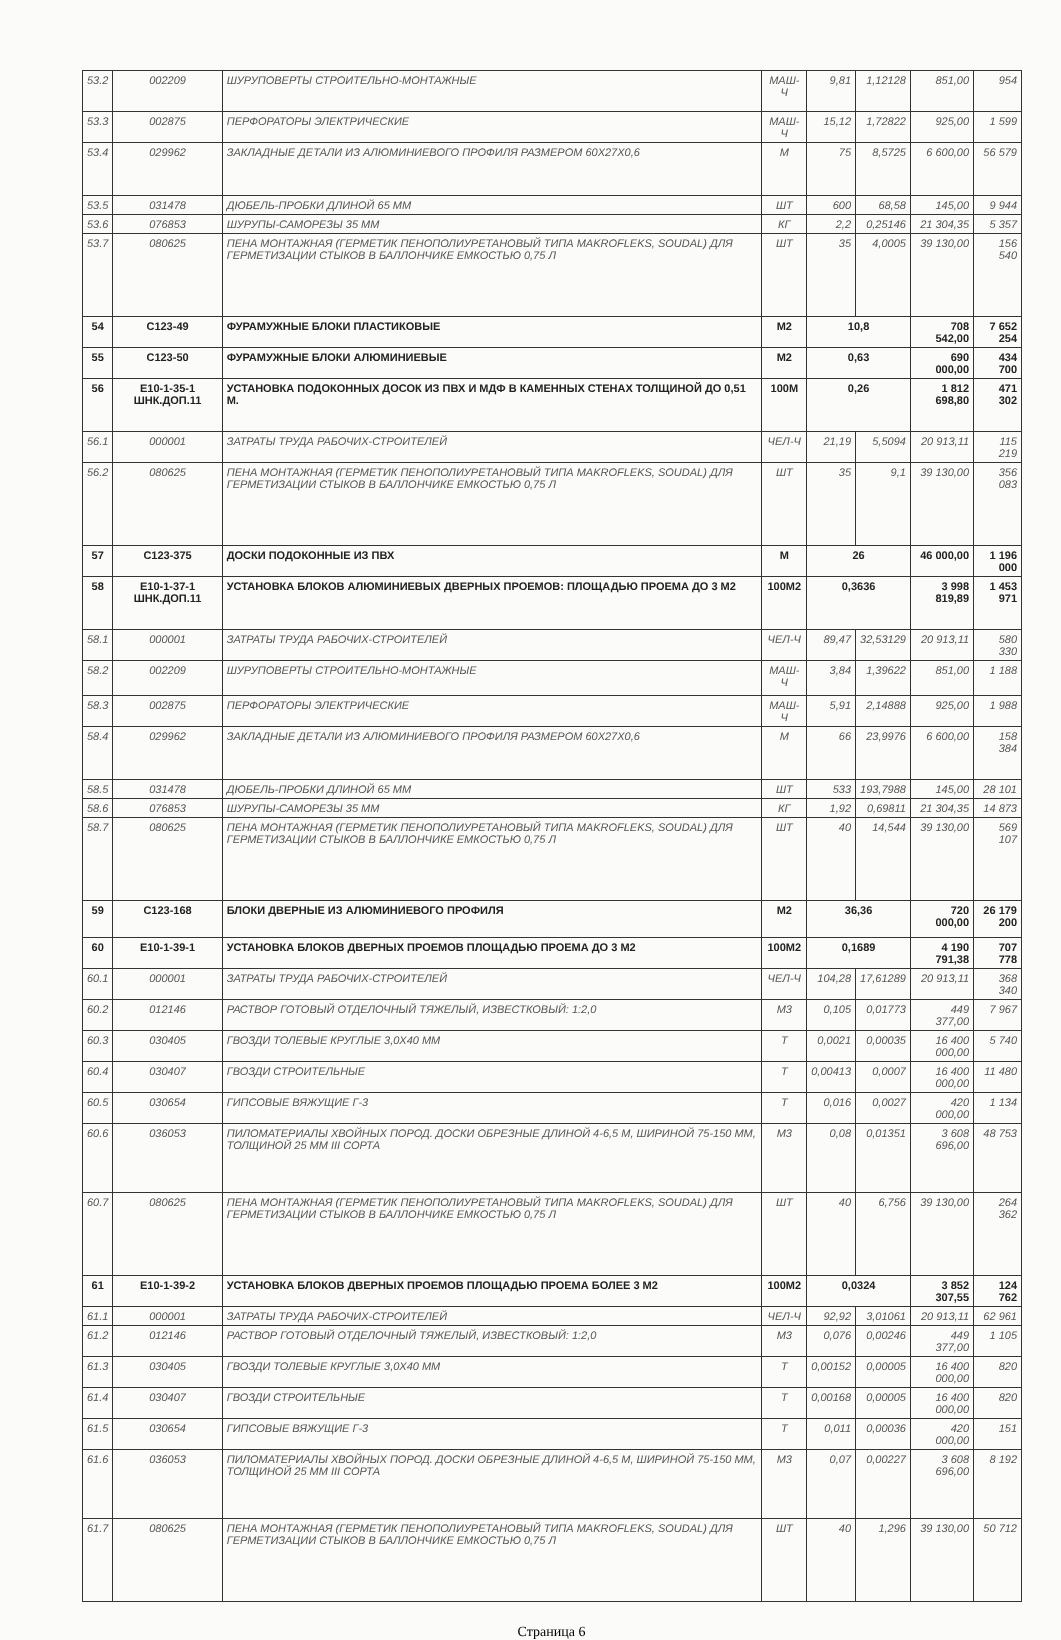| 53.2 | 002209 | ШУРУПОВЕРТЫ СТРОИТЕЛЬНО-МОНТАЖНЫЕ | МАШ-Ч | 9,81 | 1,12128 | 851,00 | 954 |
| 53.3 | 002875 | ПЕРФОРАТОРЫ ЭЛЕКТРИЧЕСКИЕ | МАШ-Ч | 15,12 | 1,72822 | 925,00 | 1 599 |
| 53.4 | 029962 | ЗАКЛАДНЫЕ ДЕТАЛИ ИЗ АЛЮМИНИЕВОГО ПРОФИЛЯ РАЗМЕРОМ 60Х27Х0,6 | М | 75 | 8,5725 | 6 600,00 | 56 579 |
| 53.5 | 031478 | ДЮБЕЛЬ-ПРОБКИ ДЛИНОЙ 65 ММ | ШТ | 600 | 68,58 | 145,00 | 9 944 |
| 53.6 | 076853 | ШУРУПЫ-САМОРЕЗЫ 35 ММ | КГ | 2,2 | 0,25146 | 21 304,35 | 5 357 |
| 53.7 | 080625 | ПЕНА МОНТАЖНАЯ (ГЕРМЕТИК ПЕНОПОЛИУРЕТАНОВЫЙ ТИПА MAKROFLEKS, SOUDAL) ДЛЯ ГЕРМЕТИЗАЦИИ СТЫКОВ В БАЛЛОНЧИКЕ ЕМКОСТЬЮ 0,75 Л | ШТ | 35 | 4,0005 | 39 130,00 | 156 540 |
| 54 | С123-49 | ФУРАМУЖНЫЕ БЛОКИ ПЛАСТИКОВЫЕ | М2 | 10,8 | | 708 542,00 | 7 652 254 |
| 55 | С123-50 | ФУРАМУЖНЫЕ БЛОКИ АЛЮМИНИЕВЫЕ | М2 | 0,63 | | 690 000,00 | 434 700 |
| 56 | Е10-1-35-1 ШНК.ДОП.11 | УСТАНОВКА ПОДОКОННЫХ ДОСОК ИЗ ПВХ И МДФ В КАМЕННЫХ СТЕНАХ ТОЛЩИНОЙ ДО 0,51 М. | 100М | 0,26 | | 1 812 698,80 | 471 302 |
| 56.1 | 000001 | ЗАТРАТЫ ТРУДА РАБОЧИХ-СТРОИТЕЛЕЙ | ЧЕЛ-Ч | 21,19 | 5,5094 | 20 913,11 | 115 219 |
| 56.2 | 080625 | ПЕНА МОНТАЖНАЯ (ГЕРМЕТИК ПЕНОПОЛИУРЕТАНОВЫЙ ТИПА MAKROFLEKS, SOUDAL) ДЛЯ ГЕРМЕТИЗАЦИИ СТЫКОВ В БАЛЛОНЧИКЕ ЕМКОСТЬЮ 0,75 Л | ШТ | 35 | 9,1 | 39 130,00 | 356 083 |
| 57 | С123-375 | ДОСКИ ПОДОКОННЫЕ ИЗ ПВХ | М | 26 | | 46 000,00 | 1 196 000 |
| 58 | Е10-1-37-1 ШНК.ДОП.11 | УСТАНОВКА БЛОКОВ АЛЮМИНИЕВЫХ ДВЕРНЫХ ПРОЕМОВ: ПЛОЩАДЬЮ ПРОЕМА ДО 3 М2 | 100М2 | 0,3636 | | 3 998 819,89 | 1 453 971 |
| 58.1 | 000001 | ЗАТРАТЫ ТРУДА РАБОЧИХ-СТРОИТЕЛЕЙ | ЧЕЛ-Ч | 89,47 | 32,53129 | 20 913,11 | 580 330 |
| 58.2 | 002209 | ШУРУПОВЕРТЫ СТРОИТЕЛЬНО-МОНТАЖНЫЕ | МАШ-Ч | 3,84 | 1,39622 | 851,00 | 1 188 |
| 58.3 | 002875 | ПЕРФОРАТОРЫ ЭЛЕКТРИЧЕСКИЕ | МАШ-Ч | 5,91 | 2,14888 | 925,00 | 1 988 |
| 58.4 | 029962 | ЗАКЛАДНЫЕ ДЕТАЛИ ИЗ АЛЮМИНИЕВОГО ПРОФИЛЯ РАЗМЕРОМ 60Х27Х0,6 | М | 66 | 23,9976 | 6 600,00 | 158 384 |
| 58.5 | 031478 | ДЮБЕЛЬ-ПРОБКИ ДЛИНОЙ 65 ММ | ШТ | 533 | 193,7988 | 145,00 | 28 101 |
| 58.6 | 076853 | ШУРУПЫ-САМОРЕЗЫ 35 ММ | КГ | 1,92 | 0,69811 | 21 304,35 | 14 873 |
| 58.7 | 080625 | ПЕНА МОНТАЖНАЯ (ГЕРМЕТИК ПЕНОПОЛИУРЕТАНОВЫЙ ТИПА MAKROFLEKS, SOUDAL) ДЛЯ ГЕРМЕТИЗАЦИИ СТЫКОВ В БАЛЛОНЧИКЕ ЕМКОСТЬЮ 0,75 Л | ШТ | 40 | 14,544 | 39 130,00 | 569 107 |
| 59 | С123-168 | БЛОКИ ДВЕРНЫЕ ИЗ АЛЮМИНИЕВОГО ПРОФИЛЯ | М2 | 36,36 | | 720 000,00 | 26 179 200 |
| 60 | Е10-1-39-1 | УСТАНОВКА БЛОКОВ ДВЕРНЫХ ПРОЕМОВ ПЛОЩАДЬЮ ПРОЕМА ДО 3 М2 | 100М2 | 0,1689 | | 4 190 791,38 | 707 778 |
| 60.1 | 000001 | ЗАТРАТЫ ТРУДА РАБОЧИХ-СТРОИТЕЛЕЙ | ЧЕЛ-Ч | 104,28 | 17,61289 | 20 913,11 | 368 340 |
| 60.2 | 012146 | РАСТВОР ГОТОВЫЙ ОТДЕЛОЧНЫЙ ТЯЖЕЛЫЙ, ИЗВЕСТКОВЫЙ: 1:2,0 | М3 | 0,105 | 0,01773 | 449 377,00 | 7 967 |
| 60.3 | 030405 | ГВОЗДИ ТОЛЕВЫЕ КРУГЛЫЕ 3,0Х40 ММ | Т | 0,0021 | 0,00035 | 16 400 000,00 | 5 740 |
| 60.4 | 030407 | ГВОЗДИ СТРОИТЕЛЬНЫЕ | Т | 0,00413 | 0,0007 | 16 400 000,00 | 11 480 |
| 60.5 | 030654 | ГИПСОВЫЕ ВЯЖУЩИЕ Г-3 | Т | 0,016 | 0,0027 | 420 000,00 | 1 134 |
| 60.6 | 036053 | ПИЛОМАТЕРИАЛЫ ХВОЙНЫХ ПОРОД. ДОСКИ ОБРЕЗНЫЕ ДЛИНОЙ 4-6,5 М, ШИРИНОЙ 75-150 ММ, ТОЛЩИНОЙ 25 ММ III СОРТА | М3 | 0,08 | 0,01351 | 3 608 696,00 | 48 753 |
| 60.7 | 080625 | ПЕНА МОНТАЖНАЯ (ГЕРМЕТИК ПЕНОПОЛИУРЕТАНОВЫЙ ТИПА MAKROFLEKS, SOUDAL) ДЛЯ ГЕРМЕТИЗАЦИИ СТЫКОВ В БАЛЛОНЧИКЕ ЕМКОСТЬЮ 0,75 Л | ШТ | 40 | 6,756 | 39 130,00 | 264 362 |
| 61 | Е10-1-39-2 | УСТАНОВКА БЛОКОВ ДВЕРНЫХ ПРОЕМОВ ПЛОЩАДЬЮ ПРОЕМА БОЛЕЕ 3 М2 | 100М2 | 0,0324 | | 3 852 307,55 | 124 762 |
| 61.1 | 000001 | ЗАТРАТЫ ТРУДА РАБОЧИХ-СТРОИТЕЛЕЙ | ЧЕЛ-Ч | 92,92 | 3,01061 | 20 913,11 | 62 961 |
| 61.2 | 012146 | РАСТВОР ГОТОВЫЙ ОТДЕЛОЧНЫЙ ТЯЖЕЛЫЙ, ИЗВЕСТКОВЫЙ: 1:2,0 | М3 | 0,076 | 0,00246 | 449 377,00 | 1 105 |
| 61.3 | 030405 | ГВОЗДИ ТОЛЕВЫЕ КРУГЛЫЕ 3,0Х40 ММ | Т | 0,00152 | 0,00005 | 16 400 000,00 | 820 |
| 61.4 | 030407 | ГВОЗДИ СТРОИТЕЛЬНЫЕ | Т | 0,00168 | 0,00005 | 16 400 000,00 | 820 |
| 61.5 | 030654 | ГИПСОВЫЕ ВЯЖУЩИЕ Г-3 | Т | 0,011 | 0,00036 | 420 000,00 | 151 |
| 61.6 | 036053 | ПИЛОМАТЕРИАЛЫ ХВОЙНЫХ ПОРОД. ДОСКИ ОБРЕЗНЫЕ ДЛИНОЙ 4-6,5 М, ШИРИНОЙ 75-150 ММ, ТОЛЩИНОЙ 25 ММ III СОРТА | М3 | 0,07 | 0,00227 | 3 608 696,00 | 8 192 |
| 61.7 | 080625 | ПЕНА МОНТАЖНАЯ (ГЕРМЕТИК ПЕНОПОЛИУРЕТАНОВЫЙ ТИПА MAKROFLEKS, SOUDAL) ДЛЯ ГЕРМЕТИЗАЦИИ СТЫКОВ В БАЛЛОНЧИКЕ ЕМКОСТЬЮ 0,75 Л | ШТ | 40 | 1,296 | 39 130,00 | 50 712 |
Страница 6